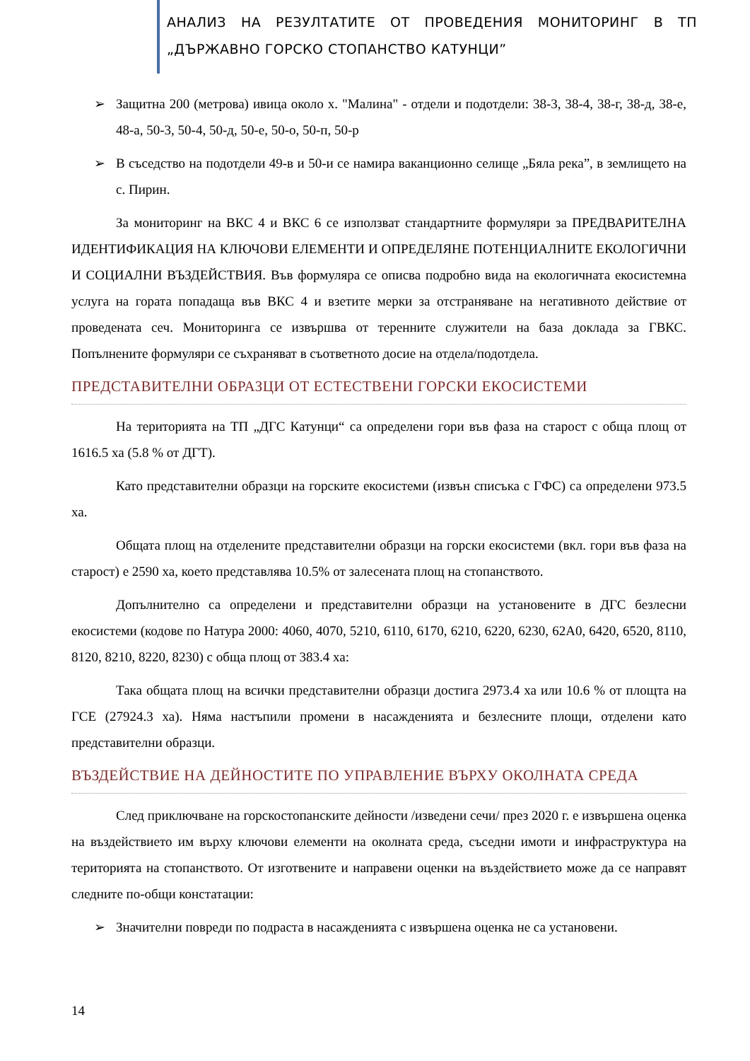АНАЛИЗ НА РЕЗУЛТАТИТЕ ОТ ПРОВЕДЕНИЯ МОНИТОРИНГ В ТП „ДЪРЖАВНО ГОРСКО СТОПАНСТВО КАТУНЦИ”
➢ Защитна 200 (метрова) ивица около х. "Малина" - отдели и подотдели: 38-3, 38-4, 38-г, 38-д, 38-е, 48-а, 50-3, 50-4, 50-д, 50-е, 50-о, 50-п, 50-р
➢ В съседство на подотдели 49-в и 50-и се намира ваканционно селище „Бяла река”, в землището на с. Пирин.
За мониторинг на ВКС 4 и ВКС 6 се използват стандартните формуляри за ПРЕДВАРИТЕЛНА ИДЕНТИФИКАЦИЯ НА КЛЮЧОВИ ЕЛЕМЕНТИ И ОПРЕДЕЛЯНЕ ПОТЕНЦИАЛНИТЕ ЕКОЛОГИЧНИ И СОЦИАЛНИ ВЪЗДЕЙСТВИЯ. Във формуляра се описва подробно вида на екологичната екосистемна услуга на гората попадаща във ВКС 4 и взетите мерки за отстраняване на негативното действие от проведената сеч. Мониторинга се извършва от теренните служители на база доклада за ГВКС. Попълнените формуляри се съхраняват в съответното досие на отдела/подотдела.
ПРЕДСТАВИТЕЛНИ ОБРАЗЦИ ОТ ЕСТЕСТВЕНИ ГОРСКИ ЕКОСИСТЕМИ
На територията на ТП „ДГС Катунци“ са определени гори във фаза на старост с обща площ от 1616.5 ха (5.8 % от ДГТ).
Като представителни образци на горските екосистеми (извън списъка с ГФС) са определени 973.5 ха.
Общата площ на отделените представителни образци на горски екосистеми (вкл. гори във фаза на старост) е 2590 ха, което представлява 10.5% от залесената площ на стопанството.
Допълнително са определени и представителни образци на установените в ДГС безлесни екосистеми (кодове по Натура 2000: 4060, 4070, 5210, 6110, 6170, 6210, 6220, 6230, 62А0, 6420, 6520, 8110, 8120, 8210, 8220, 8230) с обща площ от 383.4 ха:
Така общата площ на всички представителни образци достига 2973.4 ха или 10.6 % от площта на ГСЕ (27924.3 ха). Няма настъпили промени в насажденията и безлесните площи, отделени като представителни образци.
ВЪЗДЕЙСТВИЕ НА ДЕЙНОСТИТЕ ПО УПРАВЛЕНИЕ ВЪРХУ ОКОЛНАТА СРЕДА
След приключване на горскостопанските дейности /изведени сечи/ през 2020 г. е извършена оценка на въздействието им върху ключови елементи на околната среда, съседни имоти и инфраструктура на територията на стопанството. От изготвените и направени оценки на въздействието може да се направят следните по-общи констатации:
➢ Значителни повреди по подраста в насажденията с извършена оценка не са установени.
14